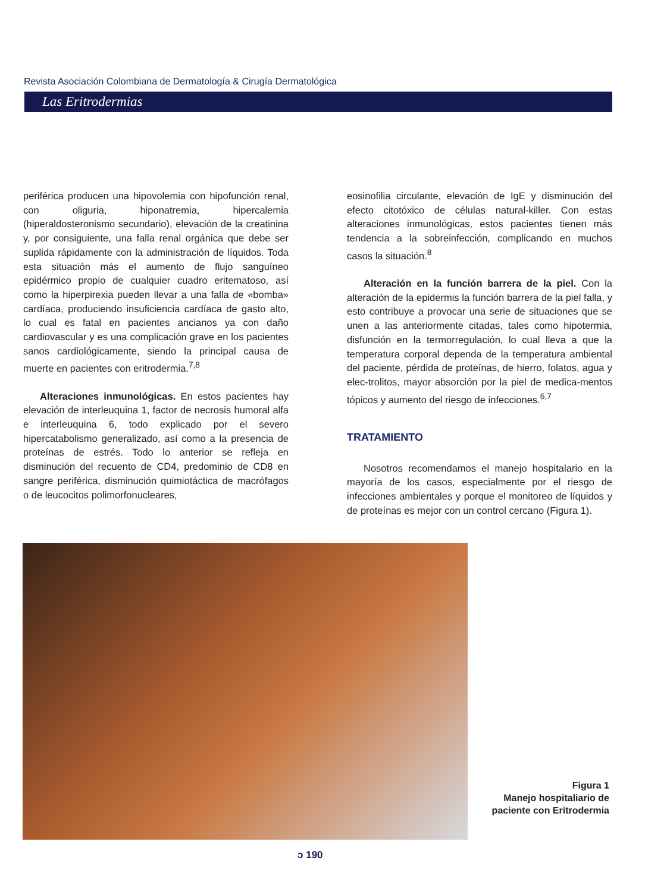Revista Asociación Colombiana de Dermatología & Cirugía Dermatológica
Las Eritrodermias
periférica producen una hipovolemia con hipofunción renal, con oliguria, hiponatremia, hipercalemia (hiperaldosteronismo secundario), elevación de la creatinina y, por consiguiente, una falla renal orgánica que debe ser suplida rápidamente con la administración de líquidos. Toda esta situación más el aumento de flujo sanguíneo epidérmico propio de cualquier cuadro eritematoso, así como la hiperpirexia pueden llevar a una falla de «bomba» cardíaca, produciendo insuficiencia cardíaca de gasto alto, lo cual es fatal en pacientes ancianos ya con daño cardiovascular y es una complicación grave en los pacientes sanos cardiológicamente, siendo la principal causa de muerte en pacientes con eritrodermia.<sup>7,8</sup>
Alteraciones inmunológicas. En estos pacientes hay elevación de interleuquina 1, factor de necrosis humoral alfa e interleuquina 6, todo explicado por el severo hipercatabolismo generalizado, así como a la presencia de proteínas de estrés. Todo lo anterior se refleja en disminución del recuento de CD4, predominio de CD8 en sangre periférica, disminución quimiotáctica de macrófagos o de leucocitos polimorfonucleares,
eosinofilia circulante, elevación de IgE y disminución del efecto citotóxico de células natural-killer. Con estas alteraciones inmunológicas, estos pacientes tienen más tendencia a la sobreinfección, complicando en muchos casos la situación.<sup>8</sup>
Alteración en la función barrera de la piel. Con la alteración de la epidermis la función barrera de la piel falla, y esto contribuye a provocar una serie de situaciones que se unen a las anteriormente citadas, tales como hipotermia, disfunción en la termorregulación, lo cual lleva a que la temperatura corporal dependa de la temperatura ambiental del paciente, pérdida de proteínas, de hierro, folatos, agua y elec-trolitos, mayor absorción por la piel de medica-mentos tópicos y aumento del riesgo de infecciones.<sup>6,7</sup>
TRATAMIENTO
Nosotros recomendamos el manejo hospitalario en la mayoría de los casos, especialmente por el riesgo de infecciones ambientales y porque el monitoreo de líquidos y de proteínas es mejor con un control cercano (Figura 1).
Figura 1
Manejo hospitaliario de paciente con Eritrodermia
ↄ 190